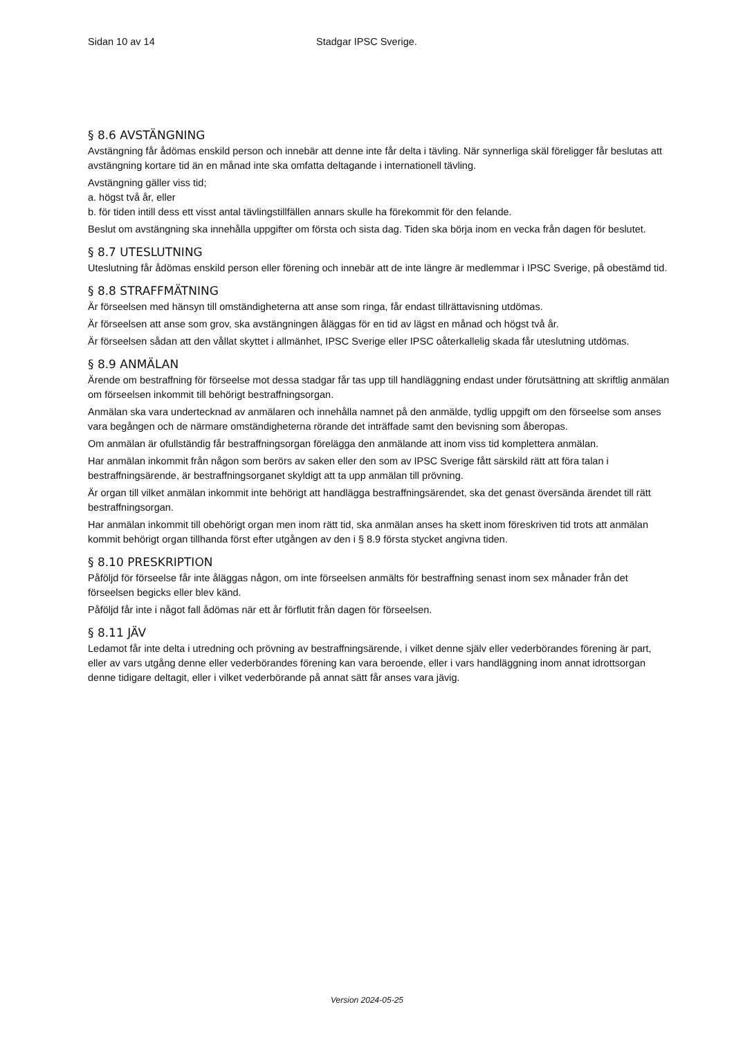Sidan 10 av 14 Stadgar IPSC Sverige.
§ 8.6 AVSTÄNGNING
Avstängning får ådömas enskild person och innebär att denne inte får delta i tävling. När synnerliga skäl föreligger får beslutas att avstängning kortare tid än en månad inte ska omfatta deltagande i internationell tävling.
Avstängning gäller viss tid;
a. högst två år, eller
b. för tiden intill dess ett visst antal tävlingstillfällen annars skulle ha förekommit för den felande.
Beslut om avstängning ska innehålla uppgifter om första och sista dag. Tiden ska börja inom en vecka från dagen för beslutet.
§ 8.7 UTESLUTNING
Uteslutning får ådömas enskild person eller förening och innebär att de inte längre är medlemmar i IPSC Sverige, på obestämd tid.
§ 8.8 STRAFFMÄTNING
Är förseelsen med hänsyn till omständigheterna att anse som ringa, får endast tillrättavisning utdömas.
Är förseelsen att anse som grov, ska avstängningen åläggas för en tid av lägst en månad och högst två år.
Är förseelsen sådan att den vållat skyttet i allmänhet, IPSC Sverige eller IPSC oåterkallelig skada får uteslutning utdömas.
§ 8.9 ANMÄLAN
Ärende om bestraffning för förseelse mot dessa stadgar får tas upp till handläggning endast under förutsättning att skriftlig anmälan om förseelsen inkommit till behörigt bestraffningsorgan.
Anmälan ska vara undertecknad av anmälaren och innehålla namnet på den anmälde, tydlig uppgift om den förseelse som anses vara begången och de närmare omständigheterna rörande det inträffade samt den bevisning som åberopas.
Om anmälan är ofullständig får bestraffningsorgan förelägga den anmälande att inom viss tid komplettera anmälan.
Har anmälan inkommit från någon som berörs av saken eller den som av IPSC Sverige fått särskild rätt att föra talan i bestraffningsärende, är bestraffningsorganet skyldigt att ta upp anmälan till prövning.
Är organ till vilket anmälan inkommit inte behörigt att handlägga bestraffningsärendet, ska det genast översända ärendet till rätt bestraffningsorgan.
Har anmälan inkommit till obehörigt organ men inom rätt tid, ska anmälan anses ha skett inom föreskriven tid trots att anmälan kommit behörigt organ tillhanda först efter utgången av den i § 8.9 första stycket angivna tiden.
§ 8.10 PRESKRIPTION
Påföljd för förseelse får inte åläggas någon, om inte förseelsen anmälts för bestraffning senast inom sex månader från det förseelsen begicks eller blev känd.
Påföljd får inte i något fall ådömas när ett år förflutit från dagen för förseelsen.
§ 8.11 JÄV
Ledamot får inte delta i utredning och prövning av bestraffningsärende, i vilket denne själv eller vederbörandes förening är part, eller av vars utgång denne eller vederbörandes förening kan vara beroende, eller i vars handläggning inom annat idrottsorgan denne tidigare deltagit, eller i vilket vederbörande på annat sätt får anses vara jävig.
Version 2024-05-25